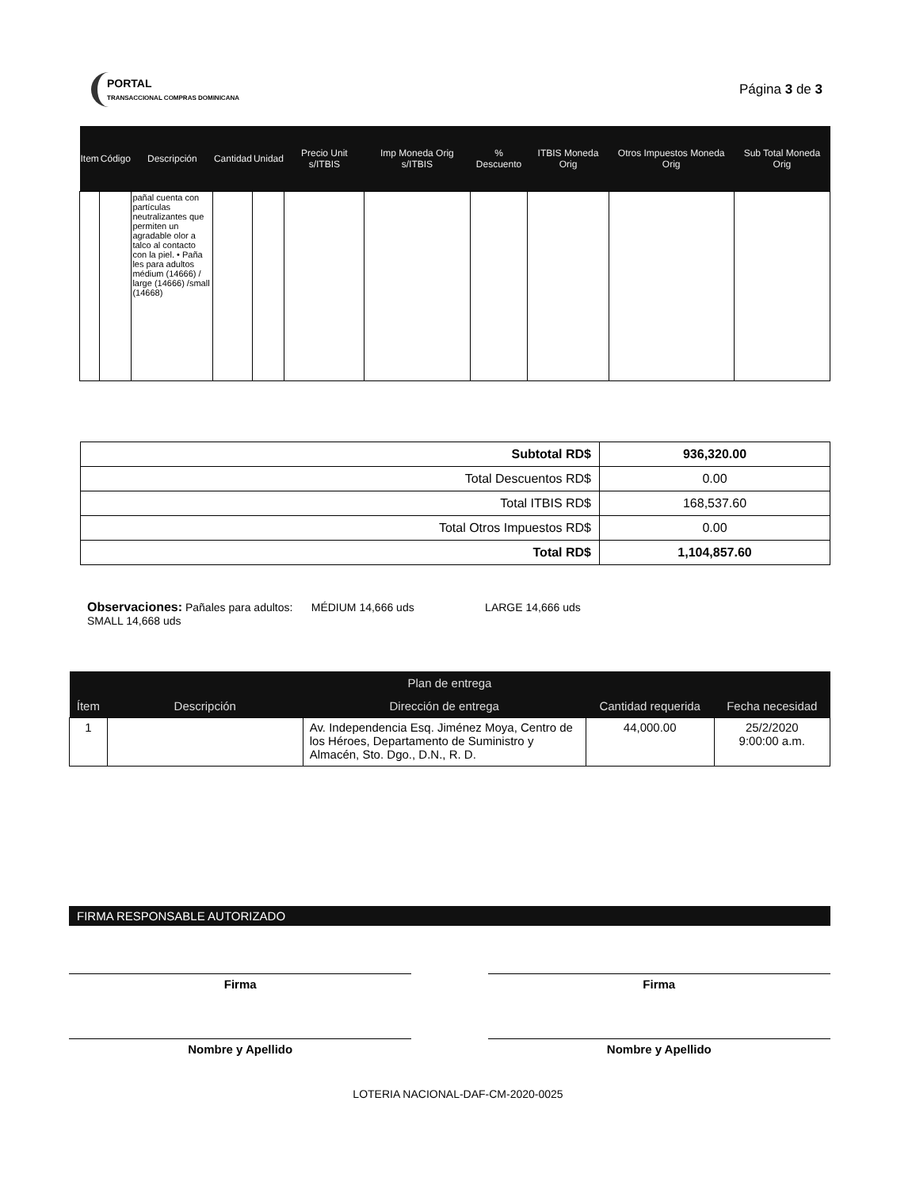PORTAL
TRANSACCIONAL COMPRAS DOMINICANA
Página 3 de 3
| Item | Código | Descripción | Cantidad | Unidad | Precio Unit s/ITBIS | Imp Moneda Orig s/ITBIS | % Descuento | ITBIS Moneda Orig | Otros Impuestos Moneda Orig | Sub Total Moneda Orig |
| --- | --- | --- | --- | --- | --- | --- | --- | --- | --- | --- |
| | | pañal cuenta con partículas neutralizantes que permiten un agradable olor a talco al contacto con la piel. • Paña les para adultos médium (14666) / large (14666) /small (14668) | | | | | | | | |
| Subtotal RD$ | 936,320.00 |
| Total Descuentos RD$ | 0.00 |
| Total ITBIS RD$ | 168,537.60 |
| Total Otros Impuestos RD$ | 0.00 |
| Total RD$ | 1,104,857.60 |
Observaciones: Pañales para adultos: MÉDIUM 14,666 uds LARGE 14,666 uds
SMALL 14,668 uds
| Plan de entrega | | | | |
| --- | --- | --- | --- | --- |
| Ítem | Descripción | Dirección de entrega | Cantidad requerida | Fecha necesidad |
| 1 | | Av. Independencia Esq. Jiménez Moya, Centro de los Héroes, Departamento de Suministro y Almacén, Sto. Dgo., D.N., R. D. | 44,000.00 | 25/2/2020 9:00:00 a.m. |
FIRMA RESPONSABLE AUTORIZADO
Firma Firma
Nombre y Apellido Nombre y Apellido
LOTERIA NACIONAL-DAF-CM-2020-0025